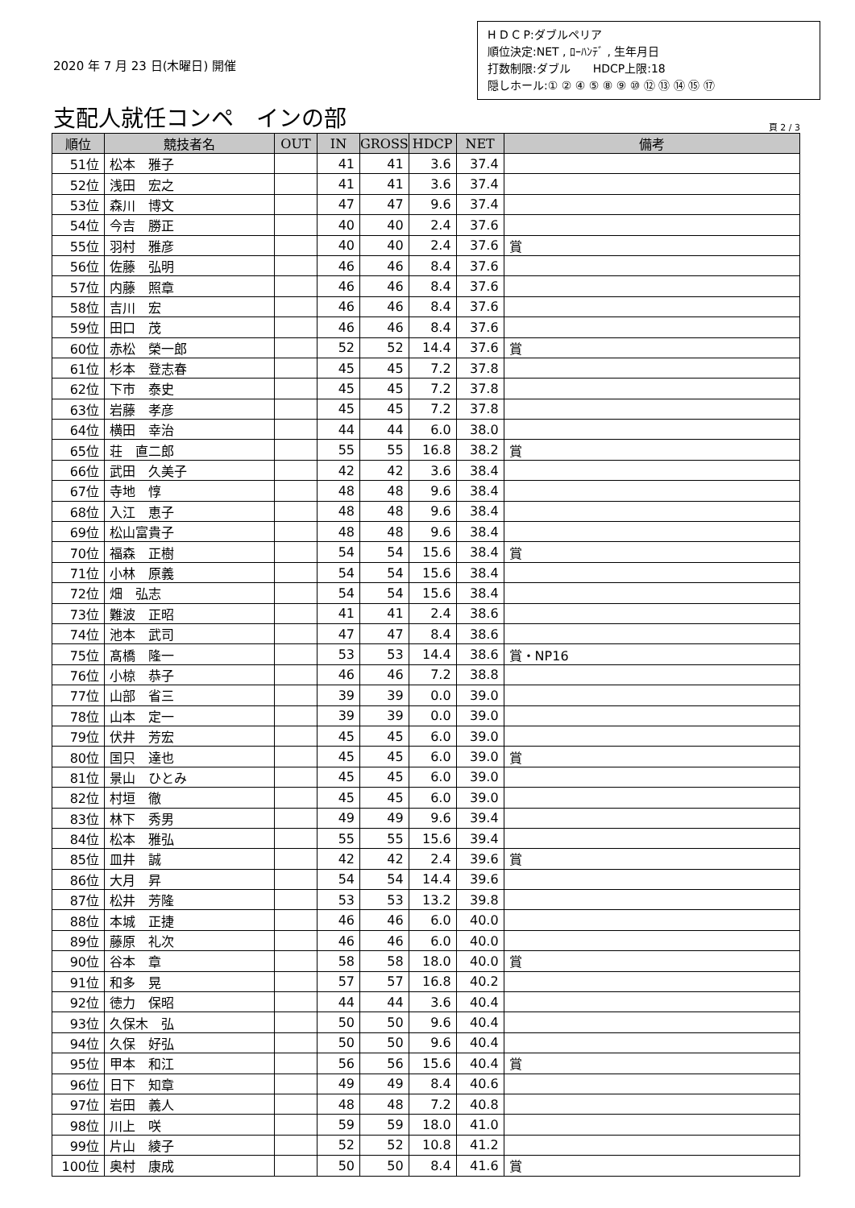2020 年 7 月 23 日(木曜日) 開催
H D C P:ダブルペリア
順位決定:NET , ﾛｰﾊﾝﾃﾞ , 生年月日
打数制限:ダブル　　HDCP上限:18
隠しホール:① ② ④ ⑤ ⑧ ⑨ ⑩ ⑫ ⑬ ⑭ ⑮ ⑰
支配人就任コンペ　インの部
頁 2 / 3
| 順位 | 競技者名 | OUT | IN | GROSS | HDCP | NET | 備考 |
| --- | --- | --- | --- | --- | --- | --- | --- |
| 51位 | 松本 雅子 | | 41 | 41 | 3.6 | 37.4 | |
| 52位 | 浅田 宏之 | | 41 | 41 | 3.6 | 37.4 | |
| 53位 | 森川 博文 | | 47 | 47 | 9.6 | 37.4 | |
| 54位 | 今吉 勝正 | | 40 | 40 | 2.4 | 37.6 | |
| 55位 | 羽村 雅彦 | | 40 | 40 | 2.4 | 37.6 | 賞 |
| 56位 | 佐藤 弘明 | | 46 | 46 | 8.4 | 37.6 | |
| 57位 | 内藤 照章 | | 46 | 46 | 8.4 | 37.6 | |
| 58位 | 吉川 宏 | | 46 | 46 | 8.4 | 37.6 | |
| 59位 | 田口 茂 | | 46 | 46 | 8.4 | 37.6 | |
| 60位 | 赤松 榮一郎 | | 52 | 52 | 14.4 | 37.6 | 賞 |
| 61位 | 杉本 登志春 | | 45 | 45 | 7.2 | 37.8 | |
| 62位 | 下市 泰史 | | 45 | 45 | 7.2 | 37.8 | |
| 63位 | 岩藤 孝彦 | | 45 | 45 | 7.2 | 37.8 | |
| 64位 | 横田 幸治 | | 44 | 44 | 6.0 | 38.0 | |
| 65位 | 荘 直二郎 | | 55 | 55 | 16.8 | 38.2 | 賞 |
| 66位 | 武田 久美子 | | 42 | 42 | 3.6 | 38.4 | |
| 67位 | 寺地 惇 | | 48 | 48 | 9.6 | 38.4 | |
| 68位 | 入江 恵子 | | 48 | 48 | 9.6 | 38.4 | |
| 69位 | 松山富貴子 | | 48 | 48 | 9.6 | 38.4 | |
| 70位 | 福森 正樹 | | 54 | 54 | 15.6 | 38.4 | 賞 |
| 71位 | 小林 原義 | | 54 | 54 | 15.6 | 38.4 | |
| 72位 | 畑 弘志 | | 54 | 54 | 15.6 | 38.4 | |
| 73位 | 難波 正昭 | | 41 | 41 | 2.4 | 38.6 | |
| 74位 | 池本 武司 | | 47 | 47 | 8.4 | 38.6 | |
| 75位 | 髙橋 隆一 | | 53 | 53 | 14.4 | 38.6 | 賞・NP16 |
| 76位 | 小椋 恭子 | | 46 | 46 | 7.2 | 38.8 | |
| 77位 | 山部 省三 | | 39 | 39 | 0.0 | 39.0 | |
| 78位 | 山本 定一 | | 39 | 39 | 0.0 | 39.0 | |
| 79位 | 伏井 芳宏 | | 45 | 45 | 6.0 | 39.0 | |
| 80位 | 国只 達也 | | 45 | 45 | 6.0 | 39.0 | 賞 |
| 81位 | 景山 ひとみ | | 45 | 45 | 6.0 | 39.0 | |
| 82位 | 村垣 徹 | | 45 | 45 | 6.0 | 39.0 | |
| 83位 | 林下 秀男 | | 49 | 49 | 9.6 | 39.4 | |
| 84位 | 松本 雅弘 | | 55 | 55 | 15.6 | 39.4 | |
| 85位 | 皿井 誠 | | 42 | 42 | 2.4 | 39.6 | 賞 |
| 86位 | 大月 昇 | | 54 | 54 | 14.4 | 39.6 | |
| 87位 | 松井 芳隆 | | 53 | 53 | 13.2 | 39.8 | |
| 88位 | 本城 正捷 | | 46 | 46 | 6.0 | 40.0 | |
| 89位 | 藤原 礼次 | | 46 | 46 | 6.0 | 40.0 | |
| 90位 | 谷本 章 | | 58 | 58 | 18.0 | 40.0 | 賞 |
| 91位 | 和多 晃 | | 57 | 57 | 16.8 | 40.2 | |
| 92位 | 徳力 保昭 | | 44 | 44 | 3.6 | 40.4 | |
| 93位 | 久保木 弘 | | 50 | 50 | 9.6 | 40.4 | |
| 94位 | 久保 好弘 | | 50 | 50 | 9.6 | 40.4 | |
| 95位 | 甲本 和江 | | 56 | 56 | 15.6 | 40.4 | 賞 |
| 96位 | 日下 知章 | | 49 | 49 | 8.4 | 40.6 | |
| 97位 | 岩田 義人 | | 48 | 48 | 7.2 | 40.8 | |
| 98位 | 川上 咲 | | 59 | 59 | 18.0 | 41.0 | |
| 99位 | 片山 綾子 | | 52 | 52 | 10.8 | 41.2 | |
| 100位 | 奥村 康成 | | 50 | 50 | 8.4 | 41.6 | 賞 |